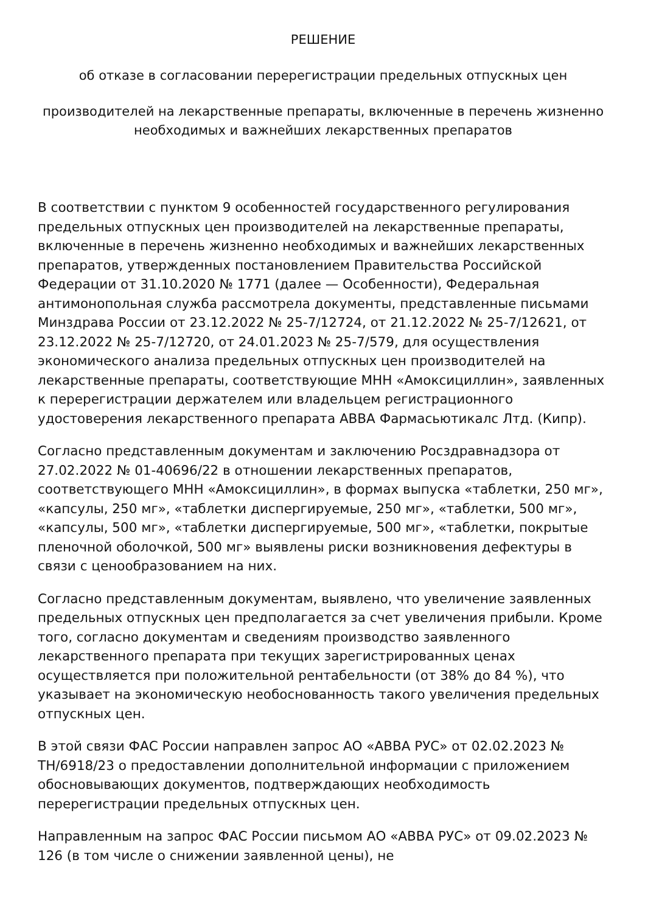РЕШЕНИЕ
об отказе в согласовании перерегистрации предельных отпускных цен
производителей на лекарственные препараты, включенные в перечень жизненно необходимых и важнейших лекарственных препаратов
В соответствии с пунктом 9 особенностей государственного регулирования предельных отпускных цен производителей на лекарственные препараты, включенные в перечень жизненно необходимых и важнейших лекарственных препаратов, утвержденных постановлением Правительства Российской Федерации от 31.10.2020 № 1771 (далее — Особенности), Федеральная антимонопольная служба рассмотрела документы, представленные письмами Минздрава России от 23.12.2022 № 25-7/12724, от 21.12.2022 № 25-7/12621, от 23.12.2022 № 25-7/12720, от 24.01.2023 № 25-7/579, для осуществления экономического анализа предельных отпускных цен производителей на лекарственные препараты, соответствующие МНН «Амоксициллин», заявленных к перерегистрации держателем или владельцем регистрационного удостоверения лекарственного препарата АВВА Фармасьютикалс Лтд. (Кипр).
Согласно представленным документам и заключению Росздравнадзора от 27.02.2022 № 01-40696/22 в отношении лекарственных препаратов, соответствующего МНН «Амоксициллин», в формах выпуска «таблетки, 250 мг», «капсулы, 250 мг», «таблетки диспергируемые, 250 мг», «таблетки, 500 мг», «капсулы, 500 мг», «таблетки диспергируемые, 500 мг», «таблетки, покрытые пленочной оболочкой, 500 мг» выявлены риски возникновения дефектуры в связи с ценообразованием на них.
Согласно представленным документам, выявлено, что увеличение заявленных предельных отпускных цен предполагается за счет увеличения прибыли. Кроме того, согласно документам и сведениям производство заявленного лекарственного препарата при текущих зарегистрированных ценах осуществляется при положительной рентабельности (от 38% до 84 %), что указывает на экономическую необоснованность такого увеличения предельных отпускных цен.
В этой связи ФАС России направлен запрос АО «АВВА РУС» от 02.02.2023 № ТН/6918/23 о предоставлении дополнительной информации с приложением обосновывающих документов, подтверждающих необходимость перерегистрации предельных отпускных цен.
Направленным на запрос ФАС России письмом АО «АВВА РУС» от 09.02.2023 № 126 (в том числе о снижении заявленной цены), не